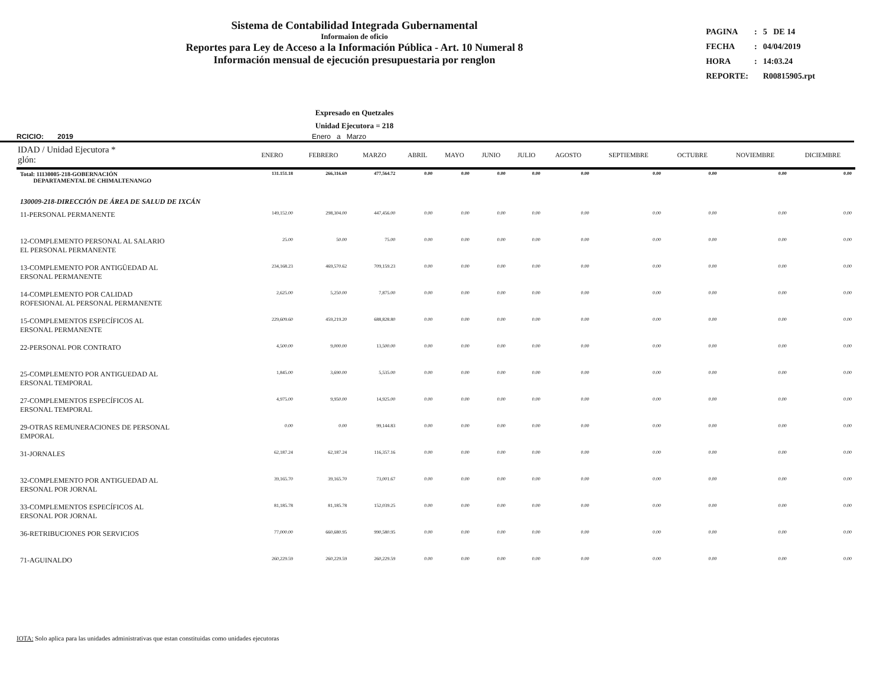Sistema de Contabilidad Integrada Gubernamental
Informaion de oficio
Reportes para Ley de Acceso a la Información Pública - Art. 10 Numeral 8
Información mensual de ejecución presupuestaria por renglon
| PAGINA | : | 5 DE 14 |
| FECHA | : | 04/04/2019 |
| HORA | : | 14:03.24 |
| REPORTE: | | R00815905.rpt |
Expresado en Quetzales
Unidad Ejecutora = 218
RCICIO: 2019 Enero a Marzo
| IDAD / Unidad Ejecutora * glón: | ENERO | FEBRERO | MARZO | ABRIL | MAYO | JUNIO | JULIO | AGOSTO | SEPTIEMBRE | OCTUBRE | NOVIEMBRE | DICIEMBRE |
| --- | --- | --- | --- | --- | --- | --- | --- | --- | --- | --- | --- | --- |
| Total: 11130005-218-GOBERNACIÓN DEPARTAMENTAL DE CHIMALTENANGO | 131.151.18 | 266,316.69 | 477,564.72 | 0.00 | 0.00 | 0.00 | 0.00 | 0.00 | 0.00 | 0.00 | 0.00 | 0.00 |
| 130009-218-DIRECCIÓN DE ÁREA DE SALUD DE IXCÁN | | | | | | | | | | | | |
| 11-PERSONAL PERMANENTE | 149,152.00 | 298,304.00 | 447,456.00 | 0.00 | 0.00 | 0.00 | 0.00 | 0.00 | 0.00 | 0.00 | 0.00 | 0.00 |
| 12-COMPLEMENTO PERSONAL AL SALARIO EL PERSONAL PERMANENTE | 25.00 | 50.00 | 75.00 | 0.00 | 0.00 | 0.00 | 0.00 | 0.00 | 0.00 | 0.00 | 0.00 | 0.00 |
| 13-COMPLEMENTO POR ANTIGÜEDAD AL ERSONAL PERMANENTE | 234,168.23 | 469,570.62 | 709,159.23 | 0.00 | 0.00 | 0.00 | 0.00 | 0.00 | 0.00 | 0.00 | 0.00 | 0.00 |
| 14-COMPLEMENTO POR CALIDAD ROFESIONAL AL PERSONAL PERMANENTE | 2,625.00 | 5,250.00 | 7,875.00 | 0.00 | 0.00 | 0.00 | 0.00 | 0.00 | 0.00 | 0.00 | 0.00 | 0.00 |
| 15-COMPLEMENTOS ESPECÍFICOS AL ERSONAL PERMANENTE | 229,609.60 | 459,219.20 | 688,828.80 | 0.00 | 0.00 | 0.00 | 0.00 | 0.00 | 0.00 | 0.00 | 0.00 | 0.00 |
| 22-PERSONAL POR CONTRATO | 4,500.00 | 9,000.00 | 13,500.00 | 0.00 | 0.00 | 0.00 | 0.00 | 0.00 | 0.00 | 0.00 | 0.00 | 0.00 |
| 25-COMPLEMENTO POR ANTIGUEDAD AL ERSONAL TEMPORAL | 1,845.00 | 3,690.00 | 5,535.00 | 0.00 | 0.00 | 0.00 | 0.00 | 0.00 | 0.00 | 0.00 | 0.00 | 0.00 |
| 27-COMPLEMENTOS ESPECÍFICOS AL ERSONAL TEMPORAL | 4,975.00 | 9,950.00 | 14,925.00 | 0.00 | 0.00 | 0.00 | 0.00 | 0.00 | 0.00 | 0.00 | 0.00 | 0.00 |
| 29-OTRAS REMUNERACIONES DE PERSONAL EMPORAL | 0.00 | 0.00 | 99,144.83 | 0.00 | 0.00 | 0.00 | 0.00 | 0.00 | 0.00 | 0.00 | 0.00 | 0.00 |
| 31-JORNALES | 62,187.24 | 62,187.24 | 116,357.16 | 0.00 | 0.00 | 0.00 | 0.00 | 0.00 | 0.00 | 0.00 | 0.00 | 0.00 |
| 32-COMPLEMENTO POR ANTIGUEDAD AL ERSONAL POR JORNAL | 39,165.70 | 39,165.70 | 73,001.67 | 0.00 | 0.00 | 0.00 | 0.00 | 0.00 | 0.00 | 0.00 | 0.00 | 0.00 |
| 33-COMPLEMENTOS ESPECÍFICOS AL ERSONAL POR JORNAL | 81,185.78 | 81,185.78 | 152,039.25 | 0.00 | 0.00 | 0.00 | 0.00 | 0.00 | 0.00 | 0.00 | 0.00 | 0.00 |
| 36-RETRIBUCIONES POR SERVICIOS | 77,000.00 | 660,680.95 | 990,580.95 | 0.00 | 0.00 | 0.00 | 0.00 | 0.00 | 0.00 | 0.00 | 0.00 | 0.00 |
| 71-AGUINALDO | 260,229.59 | 260,229.59 | 260,229.59 | 0.00 | 0.00 | 0.00 | 0.00 | 0.00 | 0.00 | 0.00 | 0.00 | 0.00 |
IOTA: Solo aplica para las unidades administrativas que estan constituidas como unidades ejecutoras